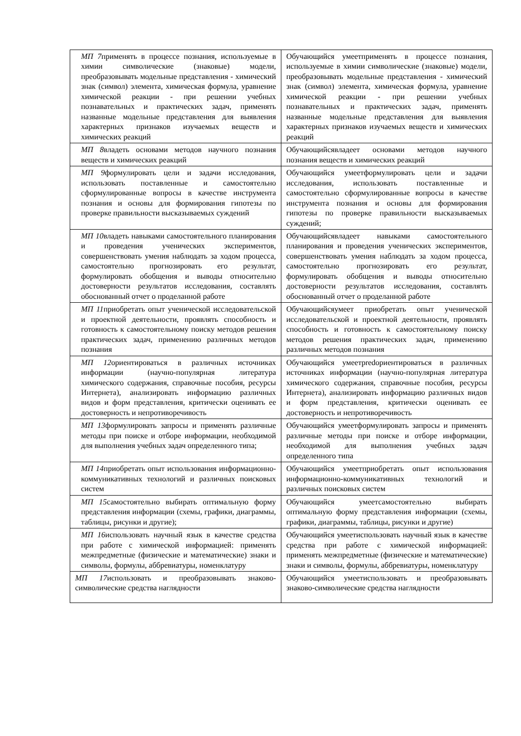| МП 7 применять в процессе познания, используемые в химии символические (знаковые) модели, преобразовывать модельные представления - химический знак (символ) элемента, химическая формула, уравнение химической реакции - при решении учебных познавательных и практических задач, применять названные модельные представления для выявления характерных признаков изучаемых веществ и химических реакций | Обучающийся умеетприменять в процессе познания, используемые в химии символические (знаковые) модели, преобразовывать модельные представления - химический знак (символ) элемента, химическая формула, уравнение химической реакции - при решении учебных познавательных и практических задач, применять названные модельные представления для выявления характерных признаков изучаемых веществ и химических реакций |
| МП 8 владеть основами методов научного познания веществ и химических реакций | Обучающийсявладеет основами методов научного познания веществ и химических реакций |
| МП 9 формулировать цели и задачи исследования, использовать поставленные и самостоятельно сформулированные вопросы в качестве инструмента познания и основы для формирования гипотезы по проверке правильности высказываемых суждений | Обучающийся умеетформулировать цели и задачи исследования, использовать поставленные и самостоятельно сформулированные вопросы в качестве инструмента познания и основы для формирования гипотезы по проверке правильности высказываемых суждений; |
| МП 10 владеть навыками самостоятельного планирования и проведения ученических экспериментов, совершенствовать умения наблюдать за ходом процесса, самостоятельно прогнозировать его результат, формулировать обобщения и выводы относительно достоверности результатов исследования, составлять обоснованный отчет о проделанной работе | Обучающийсявладеет навыками самостоятельного планирования и проведения ученических экспериментов, совершенствовать умения наблюдать за ходом процесса, самостоятельно прогнозировать его результат, формулировать обобщения и выводы относительно достоверности результатов исследования, составлять обоснованный отчет о проделанной работе |
| МП 11 приобретать опыт ученической исследовательской и проектной деятельности, проявлять способность и готовность к самостоятельному поиску методов решения практических задач, применению различных методов познания | Обучающийсяумеет приобретать опыт ученической исследовательской и проектной деятельности, проявлять способность и готовность к самостоятельному поиску методов решения практических задач, применению различных методов познания |
| МП 12 ориентироваться в различных источниках информации (научно-популярная литература химического содержания, справочные пособия, ресурсы Интернета), анализировать информацию различных видов и форм представления, критически оценивать ее достоверность и непротиворечивость | Обучающийся умеетpredориентироваться в различных источниках информации (научно-популярная литература химического содержания, справочные пособия, ресурсы Интернета), анализировать информацию различных видов и форм представления, критически оценивать ее достоверность и непротиворечивость |
| МП 13 формулировать запросы и применять различные методы при поиске и отборе информации, необходимой для выполнения учебных задач определенного типа; | Обучающийся умеетформулировать запросы и применять различные методы при поиске и отборе информации, необходимой для выполнения учебных задач определенного типа |
| МП 14 приобретать опыт использования информационно-коммуникативных технологий и различных поисковых систем | Обучающийся умеетприобретать опыт использования информационно-коммуникативных технологий и различных поисковых систем |
| МП 15 самостоятельно выбирать оптимальную форму представления информации (схемы, графики, диаграммы, таблицы, рисунки и другие); | Обучающийся умеетсамостоятельно выбирать оптимальную форму представления информации (схемы, графики, диаграммы, таблицы, рисунки и другие) |
| МП 16 использовать научный язык в качестве средства при работе с химической информацией: применять межпредметные (физические и математические) знаки и символы, формулы, аббревиатуры, номенклатуру | Обучающийся умеетиспользовать научный язык в качестве средства при работе с химической информацией: применять межпредметные (физические и математические) знаки и символы, формулы, аббревиатуры, номенклатуру |
| МП 17 использовать и преобразовывать знаково-символические средства наглядности | Обучающийся умеетиспользовать и преобразовывать знаково-символические средства наглядности |